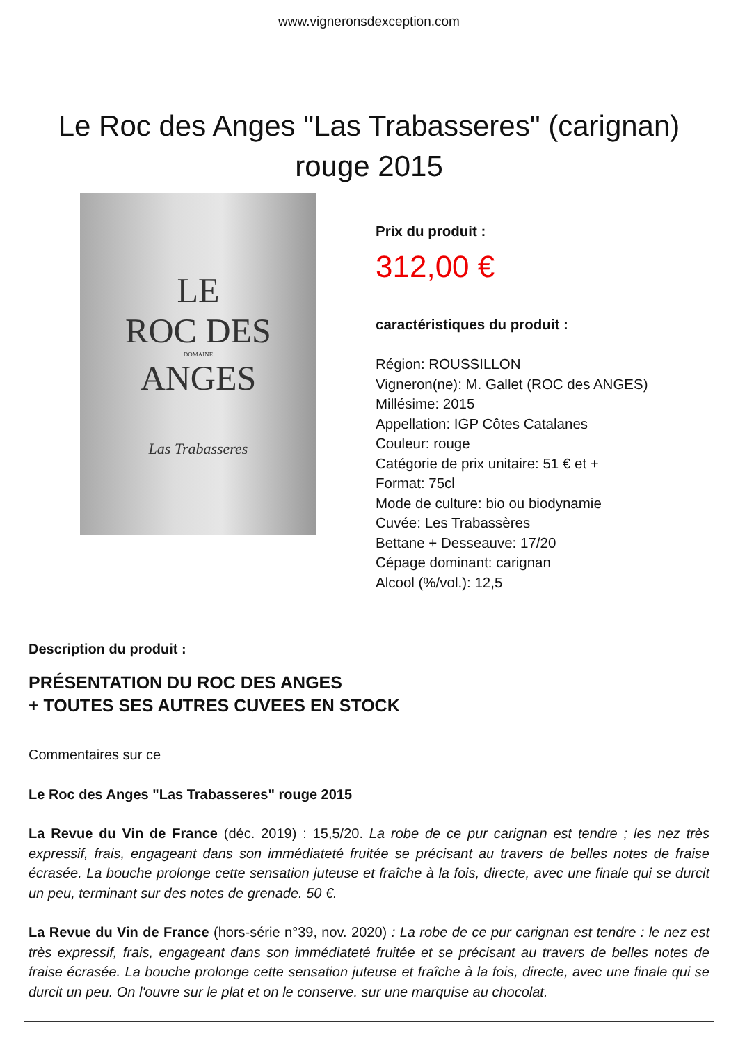www.vigneronsdexception.com
Le Roc des Anges "Las Trabasseres" (carignan) rouge 2015
LE
ROC DES
DOMAINE
ANGES
Las Trabasseres
Prix du produit :
312,00 €
caractéristiques du produit :
Région: ROUSSILLON
Vigneron(ne): M. Gallet (ROC des ANGES)
Millésime: 2015
Appellation: IGP Côtes Catalanes
Couleur: rouge
Catégorie de prix unitaire: 51 € et +
Format: 75cl
Mode de culture: bio ou biodynamie
Cuvée: Les Trabassères
Bettane + Desseauve: 17/20
Cépage dominant: carignan
Alcool (%/vol.): 12,5
Description du produit :
PRÉSENTATION DU ROC DES ANGES
+ TOUTES SES AUTRES CUVEES EN STOCK
Commentaires sur ce
Le Roc des Anges "Las Trabasseres" rouge 2015
La Revue du Vin de France (déc. 2019) : 15,5/20. La robe de ce pur carignan est tendre ; les nez très expressif, frais, engageant dans son immédiateté fruitée se précisant au travers de belles notes de fraise écrasée. La bouche prolonge cette sensation juteuse et fraîche à la fois, directe, avec une finale qui se durcit un peu, terminant sur des notes de grenade. 50 €.
La Revue du Vin de France (hors-série n°39, nov. 2020) : La robe de ce pur carignan est tendre : le nez est très expressif, frais, engageant dans son immédiateté fruitée et se précisant au travers de belles notes de fraise écrasée. La bouche prolonge cette sensation juteuse et fraîche à la fois, directe, avec une finale qui se durcit un peu. On l'ouvre sur le plat et on le conserve. sur une marquise au chocolat.